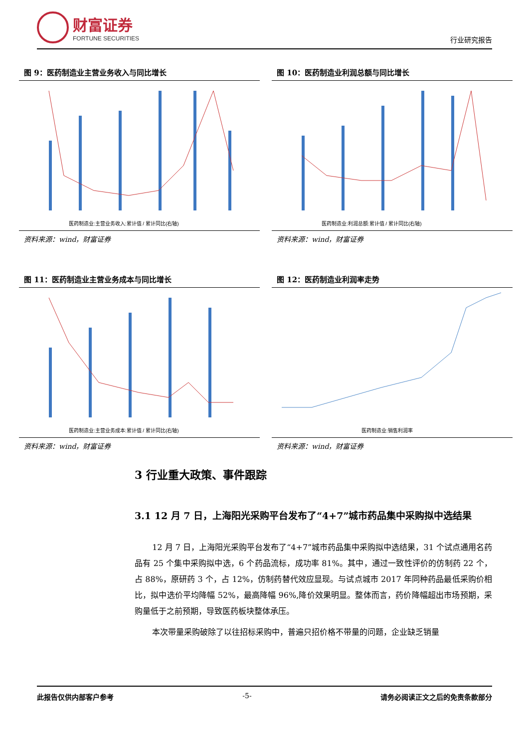财富证券
FORTUNE SECURITIES
行业研究报告
图 9：医药制造业主营业务收入与同比增长
医药制造业:主营业务收入:累计值 / 累计同比(右轴)
资料来源：wind，财富证券
图 10：医药制造业利润总额与同比增长
医药制造业:利润总额:累计值 / 累计同比(右轴)
资料来源：wind，财富证券
图 11：医药制造业主营业务成本与同比增长
医药制造业:主营业务成本:累计值 / 累计同比(右轴)
资料来源：wind，财富证券
图 12：医药制造业利润率走势
医药制造业:销售利润率
资料来源：wind，财富证券
3 行业重大政策、事件跟踪
3.1 12 月 7 日，上海阳光采购平台发布了“4+7”城市药品集中采购拟中选结果
12 月 7 日，上海阳光采购平台发布了“4+7”城市药品集中采购拟中选结果，31 个试点通用名药品有 25 个集中采购拟中选，6 个药品流标，成功率 81%。其中，通过一致性评价的仿制药 22 个，占 88%，原研药 3 个，占 12%，仿制药替代效应显现。与试点城市 2017 年同种药品最低采购价相比，拟中选价平均降幅 52%，最高降幅 96%,降价效果明显。整体而言，药价降幅超出市场预期，采购量低于之前预期，导致医药板块整体承压。
本次带量采购破除了以往招标采购中，普遍只招价格不带量的问题，企业缺乏销量
此报告仅供内部客户参考 -5- 请务必阅读正文之后的免责条款部分